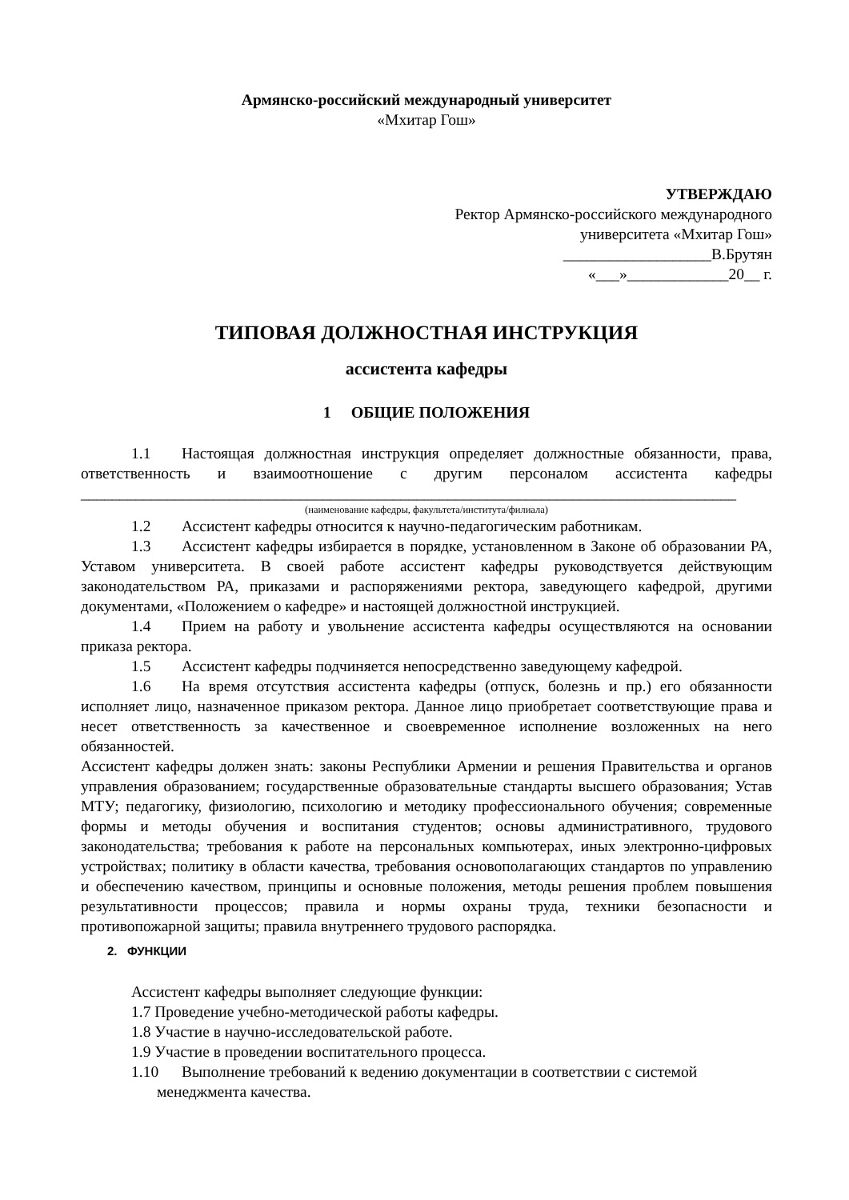Армянско-российский международный университет
«Мхитар Гош»
УТВЕРЖДАЮ
Ректор Армянско-российского международного
университета «Мхитар Гош»
___________________В.Брутян
«___»_____________20__ г.
ТИПОВАЯ ДОЛЖНОСТНАЯ ИНСТРУКЦИЯ
ассистента кафедры
1 ОБЩИЕ ПОЛОЖЕНИЯ
1.1 Настоящая должностная инструкция определяет должностные обязанности, права, ответственность и взаимоотношение с другим персоналом ассистента кафедры ____________________________________________________________________________________
(наименование кафедры, факультета/института/филиала)
1.2 Ассистент кафедры относится к научно-педагогическим работникам.
1.3 Ассистент кафедры избирается в порядке, установленном в Законе об образовании РА, Уставом университета. В своей работе ассистент кафедры руководствуется действующим законодательством РА, приказами и распоряжениями ректора, заведующего кафедрой, другими документами, «Положением о кафедре» и настоящей должностной инструкцией.
1.4 Прием на работу и увольнение ассистента кафедры осуществляются на основании приказа ректора.
1.5 Ассистент кафедры подчиняется непосредственно заведующему кафедрой.
1.6 На время отсутствия ассистента кафедры (отпуск, болезнь и пр.) его обязанности исполняет лицо, назначенное приказом ректора. Данное лицо приобретает соответствующие права и несет ответственность за качественное и своевременное исполнение возложенных на него обязанностей.
Ассистент кафедры должен знать: законы Республики Армении и решения Правительства и органов управления образованием; государственные образовательные стандарты высшего образования; Устав МТУ; педагогику, физиологию, психологию и методику профессионального обучения; современные формы и методы обучения и воспитания студентов; основы административного, трудового законодательства; требования к работе на персональных компьютерах, иных электронно-цифровых устройствах; политику в области качества, требования основополагающих стандартов по управлению и обеспечению качеством, принципы и основные положения, методы решения проблем повышения результативности процессов; правила и нормы охраны труда, техники безопасности и противопожарной защиты; правила внутреннего трудового распорядка.
2. ФУНКЦИИ
Ассистент кафедры выполняет следующие функции:
1.7 Проведение учебно-методической работы кафедры.
1.8 Участие в научно-исследовательской работе.
1.9 Участие в проведении воспитательного процесса.
1.10 Выполнение требований к ведению документации в соответствии с системой
менеджмента качества.